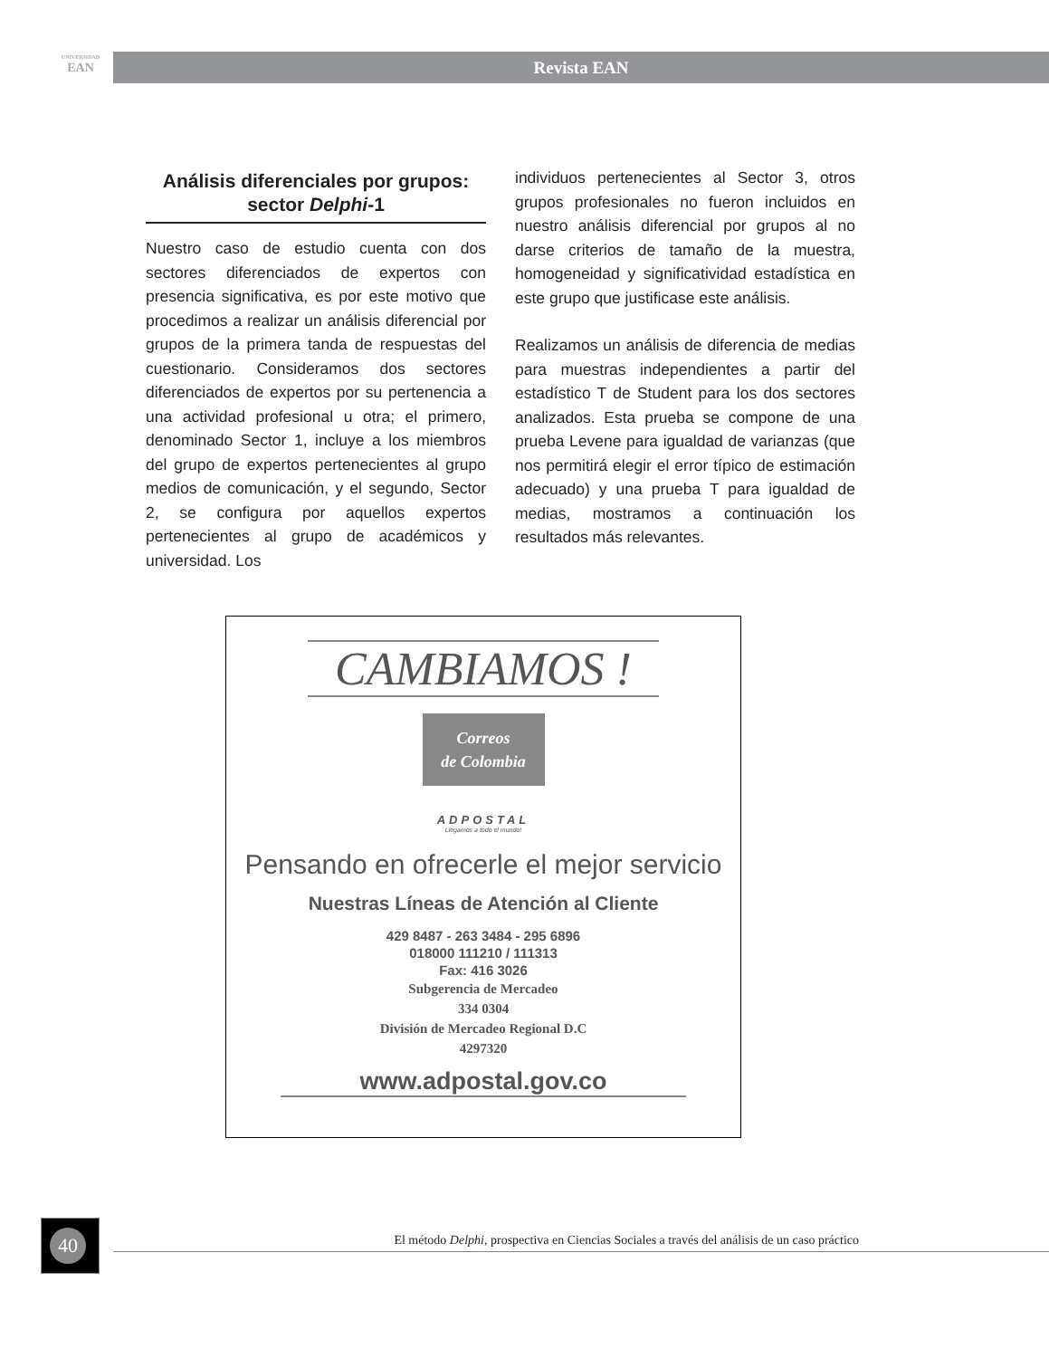UNIVERSIDAD
EAN
Revista EAN
Análisis diferenciales por grupos: sector Delphi-1
Nuestro caso de estudio cuenta con dos sectores diferenciados de expertos con presencia significativa, es por este motivo que procedimos a realizar un análisis diferencial por grupos de la primera tanda de respuestas del cuestionario. Consideramos dos sectores diferenciados de expertos por su pertenencia a una actividad profesional u otra; el primero, denominado Sector 1, incluye a los miembros del grupo de expertos pertenecientes al grupo medios de comunicación, y el segundo, Sector 2, se configura por aquellos expertos pertenecientes al grupo de académicos y universidad. Los
individuos pertenecientes al Sector 3, otros grupos profesionales no fueron incluidos en nuestro análisis diferencial por grupos al no darse criterios de tamaño de la muestra, homogeneidad y significatividad estadística en este grupo que justificase este análisis.
Realizamos un análisis de diferencia de medias para muestras independientes a partir del estadístico T de Student para los dos sectores analizados. Esta prueba se compone de una prueba Levene para igualdad de varianzas (que nos permitirá elegir el error típico de estimación adecuado) y una prueba T para igualdad de medias, mostramos a continuación los resultados más relevantes.
CAMBIAMOS !
Correos
de Colombia
ADPOSTAL
Llegamos a todo el mundo!
Pensando en ofrecerle el mejor servicio
Nuestras Líneas de Atención al Cliente
429 8487 - 263 3484 - 295 6896
018000 111210 / 111313
Fax: 416 3026
Subgerencia de Mercadeo
334 0304
División de Mercadeo Regional D.C
4297320
www.adpostal.gov.co
40 El método Delphi, prospectiva en Ciencias Sociales a través del análisis de un caso práctico